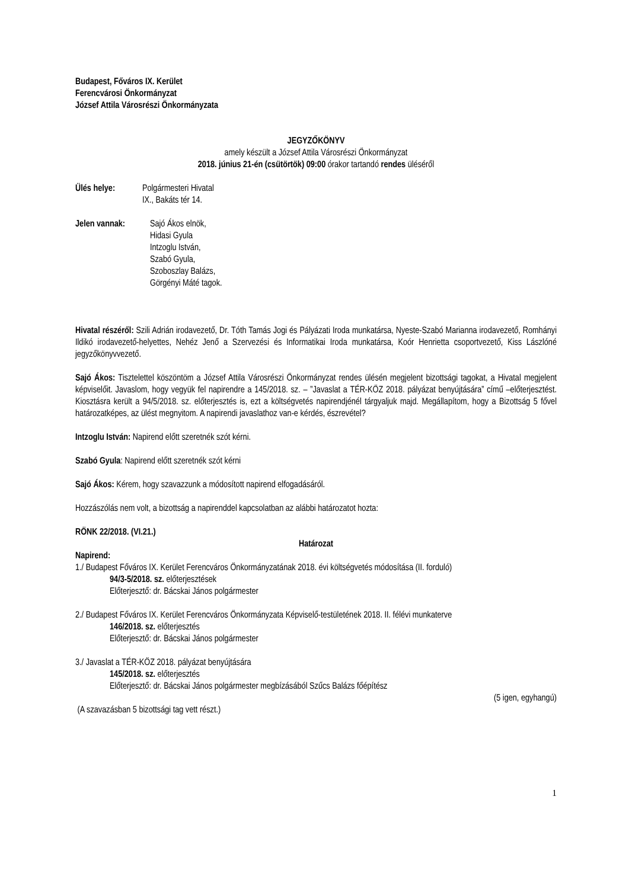Budapest, Főváros IX. Kerület
Ferencvárosi Önkormányzat
József Attila Városrészi Önkormányzata
JEGYZŐKÖNYV
amely készült a József Attila Városrészi Önkormányzat
2018. június 21-én (csütörtök) 09:00 órakor tartandó rendes üléséről
Ülés helye: Polgármesteri Hivatal
IX., Bakáts tér 14.
Jelen vannak: Sajó Ákos elnök,
Hidasi Gyula
Intzoglu István,
Szabó Gyula,
Szoboszlay Balázs,
Görgényi Máté tagok.
Hivatal részéről: Szili Adrián irodavezető, Dr. Tóth Tamás Jogi és Pályázati Iroda munkatársa, Nyeste-Szabó Marianna irodavezető, Romhányi Ildikó irodavezető-helyettes, Nehéz Jenő a Szervezési és Informatikai Iroda munkatársa, Koór Henrietta csoportvezető, Kiss Lászlóné jegyzőkönyvvezető.
Sajó Ákos: Tisztelettel köszöntöm a József Attila Városrészi Önkormányzat rendes ülésén megjelent bizottsági tagokat, a Hivatal megjelent képviselőit. Javaslom, hogy vegyük fel napirendre a 145/2018. sz. – ”Javaslat a TÉR-KÖZ 2018. pályázat benyújtására” című –előterjesztést. Kiosztásra került a 94/5/2018. sz. előterjesztés is, ezt a költségvetés napirendjénél tárgyaljuk majd. Megállapítom, hogy a Bizottság 5 fővel határozatképes, az ülést megnyitom. A napirendi javaslathoz van-e kérdés, észrevétel?
Intzoglu István: Napirend előtt szeretnék szót kérni.
Szabó Gyula: Napirend előtt szeretnék szót kérni
Sajó Ákos: Kérem, hogy szavazzunk a módosított napirend elfogadásáról.
Hozzászólás nem volt, a bizottság a napirenddel kapcsolatban az alábbi határozatot hozta:
RÖNK 22/2018. (VI.21.)
Határozat
Napirend:
1./ Budapest Főváros IX. Kerület Ferencváros Önkormányzatának 2018. évi költségvetés módosítása (II. forduló)
94/3-5/2018. sz. előterjesztések
Előterjesztő: dr. Bácskai János polgármester
2./ Budapest Főváros IX. Kerület Ferencváros Önkormányzata Képviselő-testületének 2018. II. félévi munkaterve
146/2018. sz. előterjesztés
Előterjesztő: dr. Bácskai János polgármester
3./ Javaslat a TÉR-KÖZ 2018. pályázat benyújtására
145/2018. sz. előterjesztés
Előterjesztő: dr. Bácskai János polgármester megbízásából Szűcs Balázs főépítész
(5 igen, egyhangú)
(A szavazásban 5 bizottsági tag vett részt.)
1